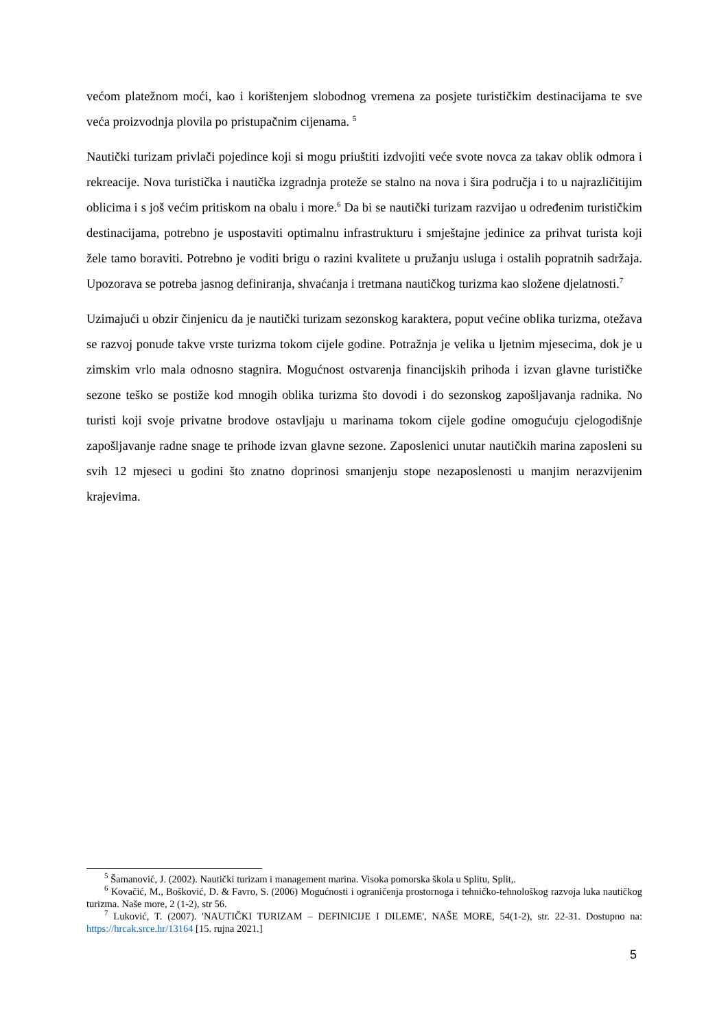većom platežnom moći, kao i korištenjem slobodnog vremena za posjete turističkim destinacijama te sve veća proizvodnja plovila po pristupačnim cijenama. <sup>5</sup>
Nautički turizam privlači pojedince koji si mogu priuštiti izdvojiti veće svote novca za takav oblik odmora i rekreacije. Nova turistička i nautička izgradnja proteže se stalno na nova i šira područja i to u najrazličitijim oblicima i s još većim pritiskom na obalu i more.<sup>6</sup> Da bi se nautički turizam razvijao u određenim turističkim destinacijama, potrebno je uspostaviti optimalnu infrastrukturu i smještajne jedinice za prihvat turista koji žele tamo boraviti. Potrebno je voditi brigu o razini kvalitete u pružanju usluga i ostalih popratnih sadržaja. Upozorava se potreba jasnog definiranja, shvaćanja i tretmana nautičkog turizma kao složene djelatnosti.<sup>7</sup>
Uzimajući u obzir činjenicu da je nautički turizam sezonskog karaktera, poput većine oblika turizma, otežava se razvoj ponude takve vrste turizma tokom cijele godine. Potražnja je velika u ljetnim mjesecima, dok je u zimskim vrlo mala odnosno stagnira. Mogućnost ostvarenja financijskih prihoda i izvan glavne turističke sezone teško se postiže kod mnogih oblika turizma što dovodi i do sezonskog zapošljavanja radnika. No turisti koji svoje privatne brodove ostavljaju u marinama tokom cijele godine omogućuju cjelogodišnje zapošljavanje radne snage te prihode izvan glavne sezone. Zaposlenici unutar nautičkih marina zaposleni su svih 12 mjeseci u godini što znatno doprinosi smanjenju stope nezaposlenosti u manjim nerazvijenim krajevima.
<sup>5</sup> Šamanović, J. (2002). Nautički turizam i management marina. Visoka pomorska škola u Splitu, Split,.
<sup>6</sup> Kovačić, M., Bošković, D. & Favro, S. (2006) Mogućnosti i ograničenja prostornoga i tehničko-tehnološkog razvoja luka nautičkog turizma. Naše more, 2 (1-2), str 56.
<sup>7</sup> Luković, T. (2007). 'NAUTIČKI TURIZAM – DEFINICIJE I DILEME', NAŠE MORE, 54(1-2), str. 22-31. Dostupno na: https://hrcak.srce.hr/13164 [15. rujna 2021.]
5